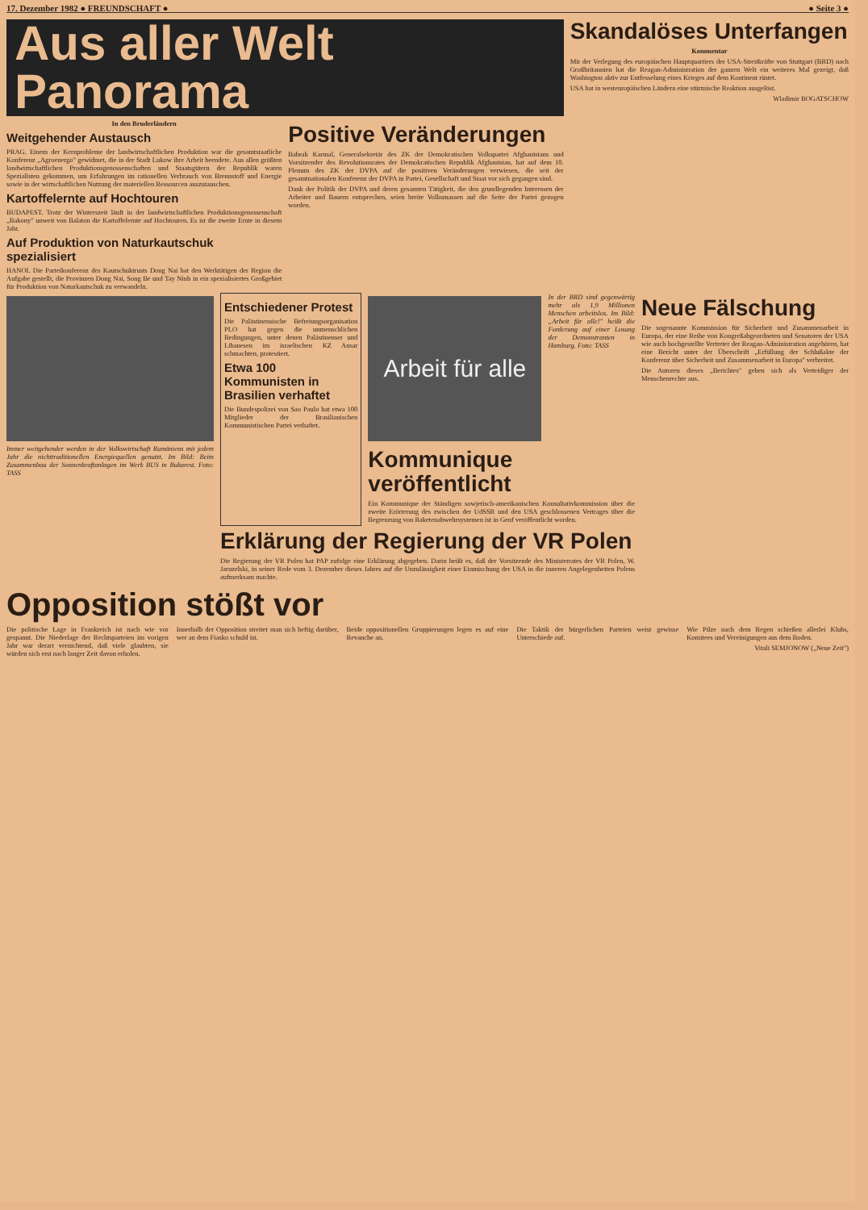17. Dezember 1982 ● FREUNDSCHAFT ● ● Seite 3 ●
Aus aller Welt Panorama
In den Bruderländern
Weitgehender Austausch
PRAG. Einem der Kernprobleme der landwirtschaftlichen Produktion war die gesamtstaatliche Konferenz „Agroenergo" gewidmet, die in der Stadt Lukow ihre Arbeit beendete. Aus allen größten landwirtschaftlichen Produktionsgenossenschaften und Staatsgütern der Republik waren Spezialisten gekommen, um Erfahrungen im rationellen Verbrauch von Brennstoff und Energie sowie in der wirtschaftlichen Nutzung der materiellen Ressourcen auszutauschen.
Kartoffelernte auf Hochtouren
BUDAPEST. Trotz der Winterszeit läuft in der landwirtschaftlichen Produktionsgenossenschaft „Bakony" unweit von Balaton die Kartoffelernte auf Hochtouren. Es ist die zweite Ernte in diesem Jahr.
Auf Produktion von Naturkautschuk spezialisiert
HANOI. Die Parteikonferenz des Kautschuktrusts Dong Nai hat den Werktätigen der Region die Aufgabe gestellt, die Provinzen Dong Nai, Song Be und Tay Ninh in ein spezialisiertes Großgebiet für Produktion von Naturkautschuk zu verwandeln.
Positive Veränderungen
Babrak Karmal, Generalsekretär des ZK der Demokratischen Volkspartei Afghanistans und Vorsitzender des Revolutionsrates der Demokratischen Republik Afghanistan, hat auf dem 10. Plenum des ZK der DVPA auf die positiven Veränderungen verwiesen, die seit der gesamtnationalen Konferenz der DVPA in Partei, Gesellschaft und Staat vor sich gegangen sind.
Dank der Politik der DVPA und deren gesamten Tätigkeit, die den grundlegenden Interessen der Arbeiter und Bauern entsprechen, seien breite Volksmassen auf die Seite der Partei gezogen worden.
Skandalöses Unterfangen
Kommentar
Mit der Verlegung des europäischen Hauptquartiers der USA-Streitkräfte von Stuttgart (BRD) nach Großbritannien hat die Reagan-Administration der ganzen Welt ein weiteres Mal gezeigt, daß Washington aktiv zur Entfesselung eines Krieges auf dem Kontinent rüstet.
USA hat in westeuropäischen Ländern eine stürmische Reaktion ausgelöst.
Wladimir BOGATSCHOW
Immer weitgehender werden in der Volkswirtschaft Rumäniens mit jedem Jahr die nichttraditionellen Energiequellen genutzt. Im Bild: Beim Zusammenbau der Sonnenkraftanlagen im Werk BUS in Bukarest. Foto: TASS
Entschiedener Protest
Die Palästinensische Befreiungsorganisation PLO hat gegen die unmenschlichen Bedingungen, unter denen Palästinenser und Libanesen im israelischen KZ Ansar schmachten, protestiert.
Etwa 100 Kommunisten in Brasilien verhaftet
Die Bundespolizei von Sao Paulo hat etwa 100 Mitglieder der Brasilianischen Kommunistischen Partei verhaftet.
Arbeit für alle
In der BRD sind gegenwärtig mehr als 1,9 Millionen Menschen arbeitslos. Im Bild: „Arbeit für alle!" heißt die Forderung auf einer Losung der Demonstranten in Hamburg. Foto: TASS
Kommunique veröffentlicht
Ein Kommunique der Ständigen sowjetisch-amerikanischen Konsultativkommission über die zweite Erörterung des zwischen der UdSSR und den USA geschlossenen Vertrages über die Begrenzung von Raketenabwehrsystemen ist in Genf veröffentlicht worden.
Erklärung der Regierung der VR Polen
Die Regierung der VR Polen hat PAP zufolge eine Erklärung abgegeben. Darin heißt es, daß der Vorsitzende des Ministerrates der VR Polen, W. Jaruzelski, in seiner Rede vom 3. Dezember dieses Jahres auf die Unzulässigkeit einer Einmischung der USA in die inneren Angelegenheiten Polens aufmerksam machte.
Neue Fälschung
Die sogenannte Kommission für Sicherheit und Zusammenarbeit in Europa, der eine Reihe von Kongreßabgeordneten und Senatoren der USA wie auch hochgestellte Vertreter der Reagan-Administration angehören, hat eine Bericht unter der Überschrift „Erfüllung der Schlußakte der Konferenz über Sicherheit und Zusammenarbeit in Europa" verbreitet.
Die Autoren dieses „Berichtes" geben sich als Verteidiger der Menschenrechte aus.
Opposition stößt vor
Die politische Lage in Frankreich ist nach wie vor gespannt. Die Niederlage der Rechtsparteien im vorigen Jahr war derart vernichtend, daß viele glaubten, sie würden sich erst nach langer Zeit davon erholen.
Innerhalb der Opposition streitet man sich heftig darüber, wer an dem Fiasko schuld ist.
Beide oppositionellen Gruppierungen legen es auf eine Revanche an.
Die Taktik der bürgerlichen Parteien weist gewisse Unterschiede auf.
Wie Pilze nach dem Regen schießen allerlei Klubs, Komitees und Vereinigungen aus dem Boden.
Vitali SEMJONOW („Neue Zeit")